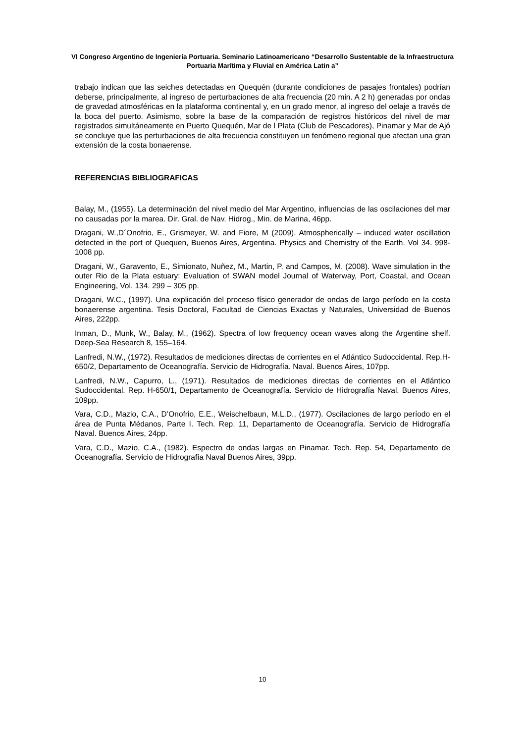VI Congreso Argentino de Ingeniería Portuaria. Seminario Latinoamericano “Desarrollo Sustentable de la Infraestructura Portuaria Marítima y Fluvial en América Latin a”
trabajo indican que las seiches detectadas en Quequén (durante condiciones de pasajes frontales) podrían deberse, principalmente, al ingreso de perturbaciones de alta frecuencia (20 min. A 2 h) generadas por ondas de gravedad atmosféricas en la plataforma continental y, en un grado menor, al ingreso del oelaje a través de la boca del puerto. Asimismo, sobre la base de la comparación de registros históricos del nivel de mar registrados simultáneamente en Puerto Quequén, Mar de l Plata (Club de Pescadores), Pinamar y Mar de Ajó se concluye que las perturbaciones de alta frecuencia constituyen un fenómeno regional que afectan una gran extensión de la costa bonaerense.
REFERENCIAS BIBLIOGRAFICAS
Balay, M., (1955). La determinación del nivel medio del Mar Argentino, influencias de las oscilaciones del mar no causadas por la marea. Dir. Gral. de Nav. Hidrog., Min. de Marina, 46pp.
Dragani, W.,D´Onofrio, E., Grismeyer, W. and Fiore, M (2009). Atmospherically – induced water oscillation detected in the port of Quequen, Buenos Aires, Argentina. Physics and Chemistry of the Earth. Vol 34. 998-1008 pp.
Dragani, W., Garavento, E., Simionato, Nuñez, M., Martin, P. and Campos, M. (2008). Wave simulation in the outer Rio de la Plata estuary: Evaluation of SWAN model Journal of Waterway, Port, Coastal, and Ocean Engineering, Vol. 134. 299 – 305 pp.
Dragani, W.C., (1997). Una explicación del proceso físico generador de ondas de largo período en la costa bonaerense argentina. Tesis Doctoral, Facultad de Ciencias Exactas y Naturales, Universidad de Buenos Aires, 222pp.
Inman, D., Munk, W., Balay, M., (1962). Spectra of low frequency ocean waves along the Argentine shelf. Deep-Sea Research 8, 155–164.
Lanfredi, N.W., (1972). Resultados de mediciones directas de corrientes en el Atlántico Sudoccidental. Rep.H-650/2, Departamento de Oceanografía. Servicio de Hidrografía. Naval. Buenos Aires, 107pp.
Lanfredi, N.W., Capurro, L., (1971). Resultados de mediciones directas de corrientes en el Atlántico Sudoccidental. Rep. H-650/1, Departamento de Oceanografía. Servicio de Hidrografía Naval. Buenos Aires, 109pp.
Vara, C.D., Mazio, C.A., D’Onofrio, E.E., Weischelbaun, M.L.D., (1977). Oscilaciones de largo período en el área de Punta Médanos, Parte I. Tech. Rep. 11, Departamento de Oceanografía. Servicio de Hidrografía Naval. Buenos Aires, 24pp.
Vara, C.D., Mazio, C.A., (1982). Espectro de ondas largas en Pinamar. Tech. Rep. 54, Departamento de Oceanografía. Servicio de Hidrografía Naval Buenos Aires, 39pp.
10